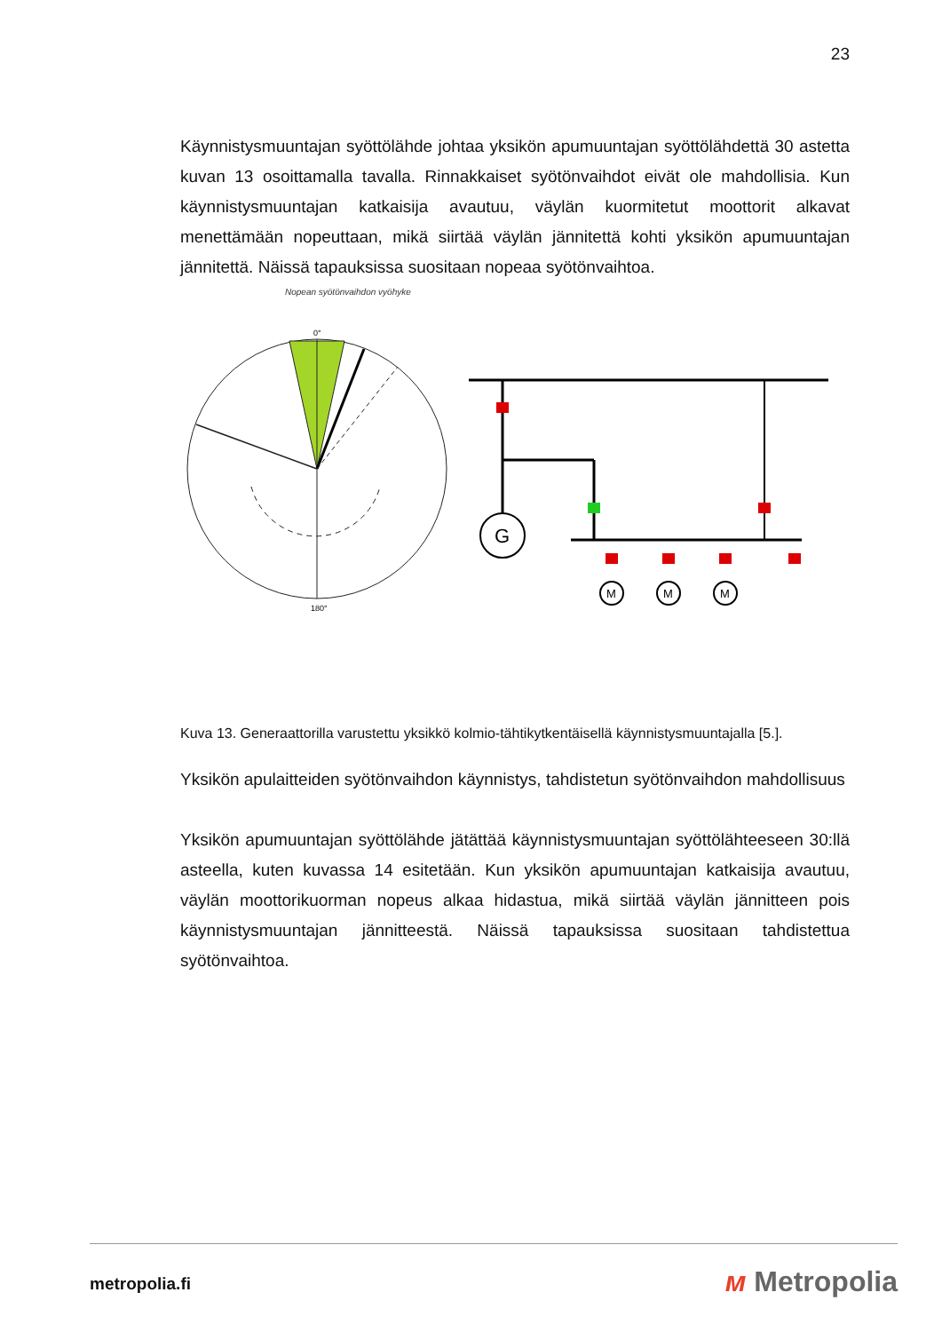23
Käynnistysmuuntajan syöttölähde johtaa yksikön apumuuntajan syöttölähdettä 30 astetta kuvan 13 osoittamalla tavalla. Rinnakkaiset syötönvaihdot eivät ole mahdollisia. Kun käynnistysmuuntajan katkaisija avautuu, väylän kuormitetut moottorit alkavat menettämään nopeuttaan, mikä siirtää väylän jännitettä kohti yksikön apumuuntajan jännitettä. Näissä tapauksissa suositaan nopeaa syötönvaihtoa.
Nopean syötönvaihdon vyöhyke
0°
180°
G
M
M
M
Kuva 13. Generaattorilla varustettu yksikkö kolmio-tähtikytkentäisellä käynnistysmuuntajalla [5.].
Yksikön apulaitteiden syötönvaihdon käynnistys, tahdistetun syötönvaihdon mahdollisuus
Yksikön apumuuntajan syöttölähde jätättää käynnistysmuuntajan syöttölähteeseen 30:llä asteella, kuten kuvassa 14 esitetään. Kun yksikön apumuuntajan katkaisija avautuu, väylän moottorikuorman nopeus alkaa hidastua, mikä siirtää väylän jännitteen pois käynnistysmuuntajan jännitteestä. Näissä tapauksissa suositaan tahdistettua syötönvaihtoa.
metropolia.fi ᴍ Metropolia